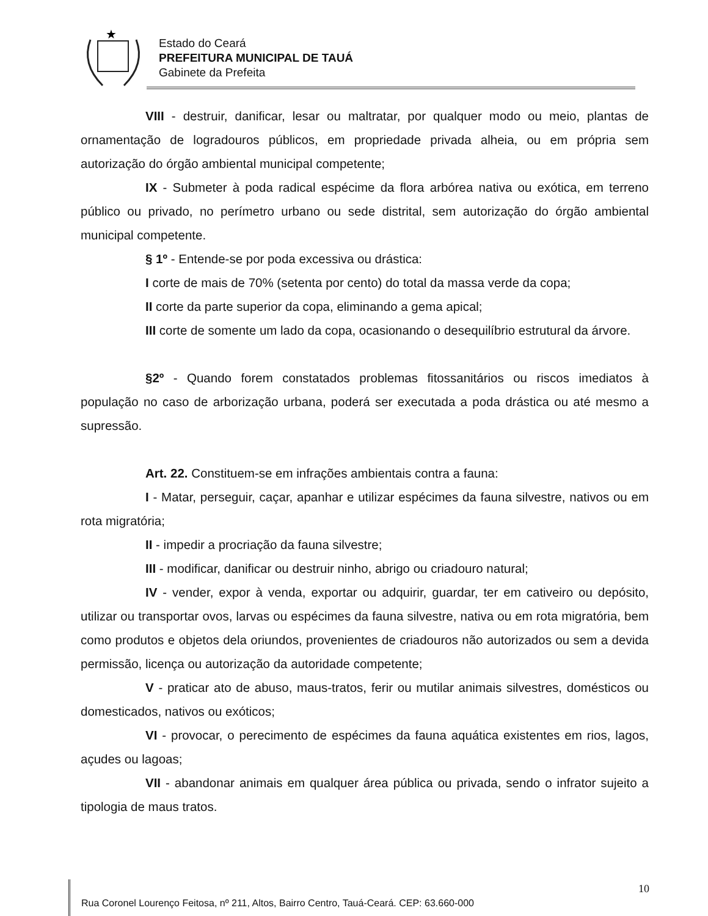★
Estado do Ceará
PREFEITURA MUNICIPAL DE TAUÁ
Gabinete da Prefeita
VIII - destruir, danificar, lesar ou maltratar, por qualquer modo ou meio, plantas de ornamentação de logradouros públicos, em propriedade privada alheia, ou em própria sem autorização do órgão ambiental municipal competente;
IX - Submeter à poda radical espécime da flora arbórea nativa ou exótica, em terreno público ou privado, no perímetro urbano ou sede distrital, sem autorização do órgão ambiental municipal competente.
§ 1º - Entende-se por poda excessiva ou drástica:
I corte de mais de 70% (setenta por cento) do total da massa verde da copa;
II corte da parte superior da copa, eliminando a gema apical;
III corte de somente um lado da copa, ocasionando o desequilíbrio estrutural da árvore.
§2º - Quando forem constatados problemas fitossanitários ou riscos imediatos à população no caso de arborização urbana, poderá ser executada a poda drástica ou até mesmo a supressão.
Art. 22. Constituem-se em infrações ambientais contra a fauna:
I - Matar, perseguir, caçar, apanhar e utilizar espécimes da fauna silvestre, nativos ou em rota migratória;
II - impedir a procriação da fauna silvestre;
III - modificar, danificar ou destruir ninho, abrigo ou criadouro natural;
IV - vender, expor à venda, exportar ou adquirir, guardar, ter em cativeiro ou depósito, utilizar ou transportar ovos, larvas ou espécimes da fauna silvestre, nativa ou em rota migratória, bem como produtos e objetos dela oriundos, provenientes de criadouros não autorizados ou sem a devida permissão, licença ou autorização da autoridade competente;
V - praticar ato de abuso, maus-tratos, ferir ou mutilar animais silvestres, domésticos ou domesticados, nativos ou exóticos;
VI - provocar, o perecimento de espécimes da fauna aquática existentes em rios, lagos, açudes ou lagoas;
VII - abandonar animais em qualquer área pública ou privada, sendo o infrator sujeito a tipologia de maus tratos.
10
Rua Coronel Lourenço Feitosa, nº 211, Altos, Bairro Centro, Tauá-Ceará. CEP: 63.660-000